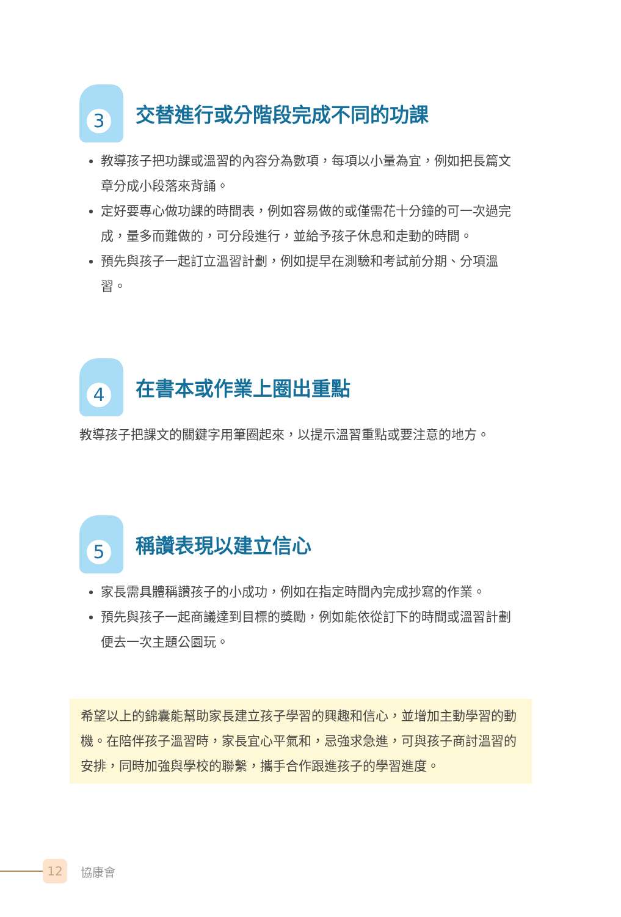3
交替進行或分階段完成不同的功課
教導孩子把功課或溫習的內容分為數項，每項以小量為宜，例如把長篇文章分成小段落來背誦。
定好要專心做功課的時間表，例如容易做的或僅需花十分鐘的可一次過完成，量多而難做的，可分段進行，並給予孩子休息和走動的時間。
預先與孩子一起訂立溫習計劃，例如提早在測驗和考試前分期、分項溫習。
4
在書本或作業上圈出重點
教導孩子把課文的關鍵字用筆圈起來，以提示溫習重點或要注意的地方。
5
稱讚表現以建立信心
家長需具體稱讚孩子的小成功，例如在指定時間內完成抄寫的作業。
預先與孩子一起商議達到目標的獎勵，例如能依從訂下的時間或溫習計劃便去一次主題公園玩。
希望以上的錦囊能幫助家長建立孩子學習的興趣和信心，並增加主動學習的動機。在陪伴孩子溫習時，家長宜心平氣和，忌強求急進，可與孩子商討溫習的安排，同時加強與學校的聯繫，攜手合作跟進孩子的學習進度。
12
協康會